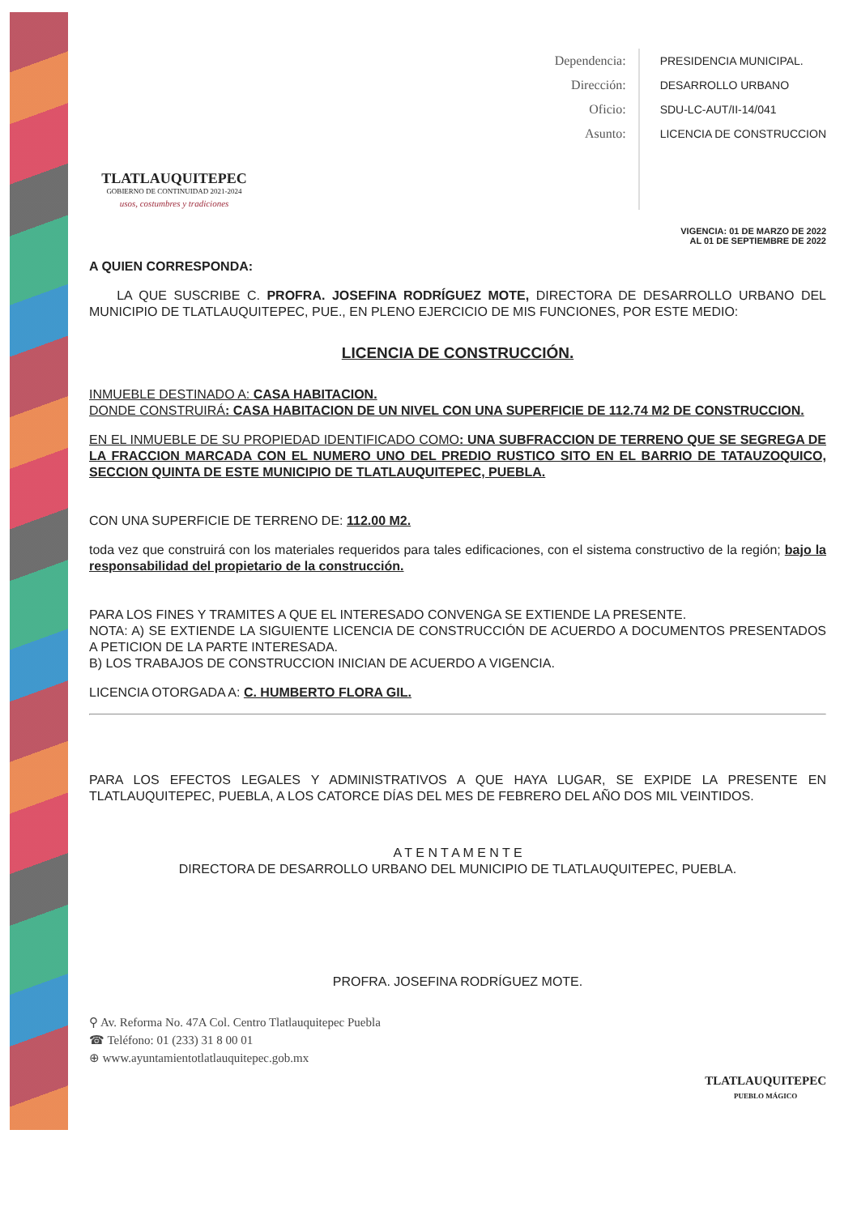TLATLAUQUITEPEC
GOBIERNO DE CONTINUIDAD 2021-2024
usos, costumbres y tradiciones
Dependencia:
Dirección:
Oficio:
Asunto:
PRESIDENCIA MUNICIPAL.
DESARROLLO URBANO
SDU-LC-AUT/II-14/041
LICENCIA DE CONSTRUCCION
VIGENCIA: 01 DE MARZO DE 2022
AL 01 DE SEPTIEMBRE DE 2022
A QUIEN CORRESPONDA:
LA QUE SUSCRIBE C. PROFRA. JOSEFINA RODRÍGUEZ MOTE, DIRECTORA DE DESARROLLO URBANO DEL MUNICIPIO DE TLATLAUQUITEPEC, PUE., EN PLENO EJERCICIO DE MIS FUNCIONES, POR ESTE MEDIO:
LICENCIA DE CONSTRUCCIÓN.
INMUEBLE DESTINADO A: CASA HABITACION.
DONDE CONSTRUIRÁ: CASA HABITACION DE UN NIVEL CON UNA SUPERFICIE DE 112.74 M2 DE CONSTRUCCION.
EN EL INMUEBLE DE SU PROPIEDAD IDENTIFICADO COMO: UNA SUBFRACCION DE TERRENO QUE SE SEGREGA DE LA FRACCION MARCADA CON EL NUMERO UNO DEL PREDIO RUSTICO SITO EN EL BARRIO DE TATAUZOQUICO, SECCION QUINTA DE ESTE MUNICIPIO DE TLATLAUQUITEPEC, PUEBLA.
CON UNA SUPERFICIE DE TERRENO DE: 112.00 M2.
toda vez que construirá con los materiales requeridos para tales edificaciones, con el sistema constructivo de la región; bajo la responsabilidad del propietario de la construcción.
PARA LOS FINES Y TRAMITES A QUE EL INTERESADO CONVENGA SE EXTIENDE LA PRESENTE.
NOTA: A) SE EXTIENDE LA SIGUIENTE LICENCIA DE CONSTRUCCIÓN DE ACUERDO A DOCUMENTOS PRESENTADOS A PETICION DE LA PARTE INTERESADA.
B) LOS TRABAJOS DE CONSTRUCCION INICIAN DE ACUERDO A VIGENCIA.
LICENCIA OTORGADA A: C. HUMBERTO FLORA GIL.
PARA LOS EFECTOS LEGALES Y ADMINISTRATIVOS A QUE HAYA LUGAR, SE EXPIDE LA PRESENTE EN TLATLAUQUITEPEC, PUEBLA, A LOS CATORCE DÍAS DEL MES DE FEBRERO DEL AÑO DOS MIL VEINTIDOS.
A T E N T A M E N T E
DIRECTORA DE DESARROLLO URBANO DEL MUNICIPIO DE TLATLAUQUITEPEC, PUEBLA.
PROFRA. JOSEFINA RODRÍGUEZ MOTE.
⚲ Av. Reforma No. 47A Col. Centro Tlatlauquitepec Puebla
☎ Teléfono: 01 (233) 31 8 00 01
⊕ www.ayuntamientotlatlauquitepec.gob.mx
TLATLAUQUITEPEC
PUEBLO MÁGICO